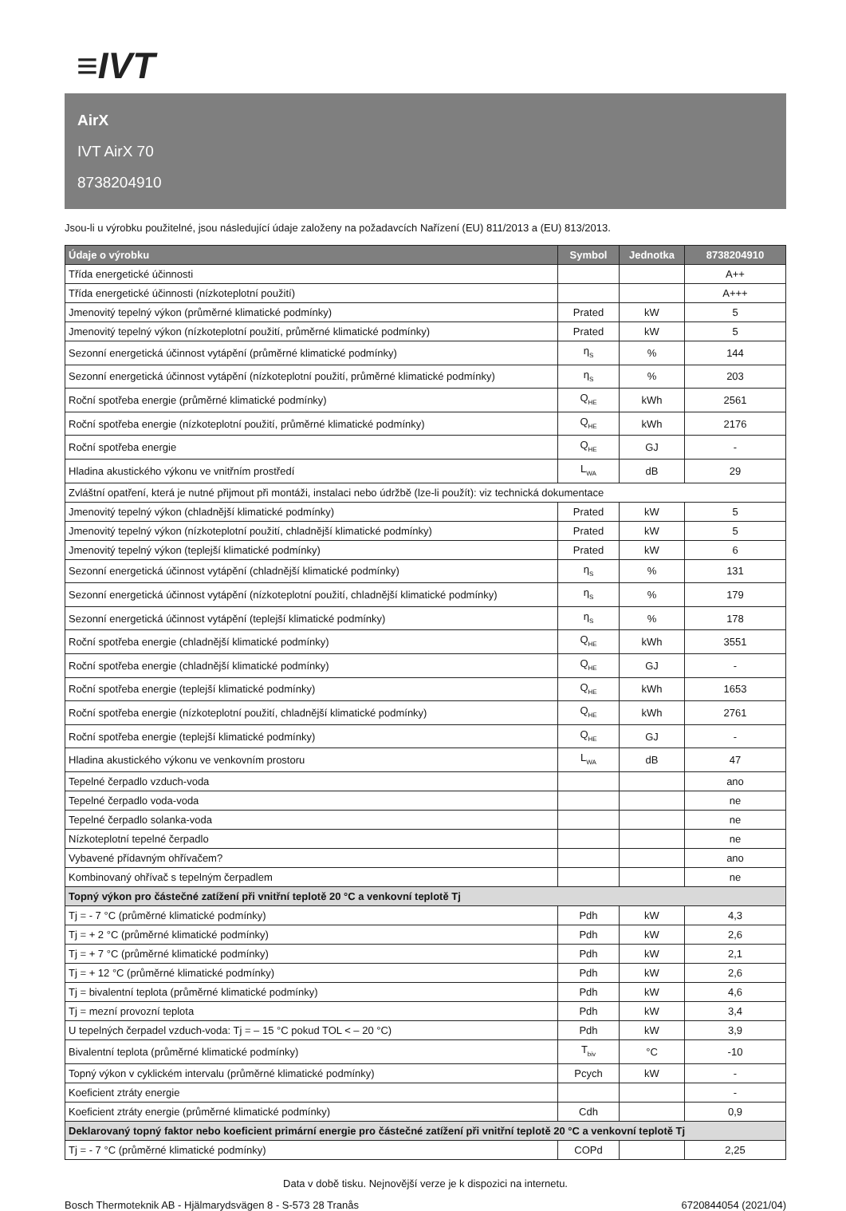≡IVT
AirX
IVT AirX 70
8738204910
Jsou-li u výrobku použitelné, jsou následující údaje založeny na požadavcích Nařízení (EU) 811/2013 a (EU) 813/2013.
| Údaje o výrobku | Symbol | Jednotka | 8738204910 |
| --- | --- | --- | --- |
| Třída energetické účinnosti | | | A++ |
| Třída energetické účinnosti (nízkoteplotní použití) | | | A+++ |
| Jmenovitý tepelný výkon (průměrné klimatické podmínky) | Prated | kW | 5 |
| Jmenovitý tepelný výkon (nízkoteplotní použití, průměrné klimatické podmínky) | Prated | kW | 5 |
| Sezonní energetická účinnost vytápění (průměrné klimatické podmínky) | η<sub>S</sub> | % | 144 |
| Sezonní energetická účinnost vytápění (nízkoteplotní použití, průměrné klimatické podmínky) | η<sub>S</sub> | % | 203 |
| Roční spotřeba energie (průměrné klimatické podmínky) | Q<sub>HE</sub> | kWh | 2561 |
| Roční spotřeba energie (nízkoteplotní použití, průměrné klimatické podmínky) | Q<sub>HE</sub> | kWh | 2176 |
| Roční spotřeba energie | Q<sub>HE</sub> | GJ | - |
| Hladina akustického výkonu ve vnitřním prostředí | L<sub>WA</sub> | dB | 29 |
| Zvláštní opatření, která je nutné přijmout při montáži, instalaci nebo údržbě (lze-li použít): viz technická dokumentace | | | |
| Jmenovitý tepelný výkon (chladnější klimatické podmínky) | Prated | kW | 5 |
| Jmenovitý tepelný výkon (nízkoteplotní použití, chladnější klimatické podmínky) | Prated | kW | 5 |
| Jmenovitý tepelný výkon (teplejší klimatické podmínky) | Prated | kW | 6 |
| Sezonní energetická účinnost vytápění (chladnější klimatické podmínky) | η<sub>S</sub> | % | 131 |
| Sezonní energetická účinnost vytápění (nízkoteplotní použití, chladnější klimatické podmínky) | η<sub>S</sub> | % | 179 |
| Sezonní energetická účinnost vytápění (teplejší klimatické podmínky) | η<sub>S</sub> | % | 178 |
| Roční spotřeba energie (chladnější klimatické podmínky) | Q<sub>HE</sub> | kWh | 3551 |
| Roční spotřeba energie (chladnější klimatické podmínky) | Q<sub>HE</sub> | GJ | - |
| Roční spotřeba energie (teplejší klimatické podmínky) | Q<sub>HE</sub> | kWh | 1653 |
| Roční spotřeba energie (nízkoteplotní použití, chladnější klimatické podmínky) | Q<sub>HE</sub> | kWh | 2761 |
| Roční spotřeba energie (teplejší klimatické podmínky) | Q<sub>HE</sub> | GJ | - |
| Hladina akustického výkonu ve venkovním prostoru | L<sub>WA</sub> | dB | 47 |
| Tepelné čerpadlo vzduch-voda | | | ano |
| Tepelné čerpadlo voda-voda | | | ne |
| Tepelné čerpadlo solanka-voda | | | ne |
| Nízkoteplotní tepelné čerpadlo | | | ne |
| Vybavené přídavným ohřívačem? | | | ano |
| Kombinovaný ohřívač s tepelným čerpadlem | | | ne |
| Topný výkon pro částečné zatížení při vnitřní teplotě 20 °C a venkovní teplotě Tj | | | |
| Tj = - 7 °C (průměrné klimatické podmínky) | Pdh | kW | 4,3 |
| Tj = + 2 °C (průměrné klimatické podmínky) | Pdh | kW | 2,6 |
| Tj = + 7 °C (průměrné klimatické podmínky) | Pdh | kW | 2,1 |
| Tj = + 12 °C (průměrné klimatické podmínky) | Pdh | kW | 2,6 |
| Tj = bivalentní teplota (průměrné klimatické podmínky) | Pdh | kW | 4,6 |
| Tj = mezní provozní teplota | Pdh | kW | 3,4 |
| U tepelných čerpadel vzduch-voda: Tj = – 15 °C pokud TOL < – 20 °C) | Pdh | kW | 3,9 |
| Bivalentní teplota (průměrné klimatické podmínky) | T<sub>biv</sub> | °C | -10 |
| Topný výkon v cyklickém intervalu (průměrné klimatické podmínky) | Pcych | kW | - |
| Koeficient ztráty energie | | | - |
| Koeficient ztráty energie (průměrné klimatické podmínky) | Cdh | | 0,9 |
| Deklarovaný topný faktor nebo koeficient primární energie pro částečné zatížení při vnitřní teplotě 20 °C a venkovní teplotě Tj | | | |
| Tj = - 7 °C (průměrné klimatické podmínky) | COPd | | 2,25 |
Data v době tisku. Nejnovější verze je k dispozici na internetu.
Bosch Thermoteknik AB - Hjälmarydsvägen 8 - S-573 28 Tranås 6720844054 (2021/04)